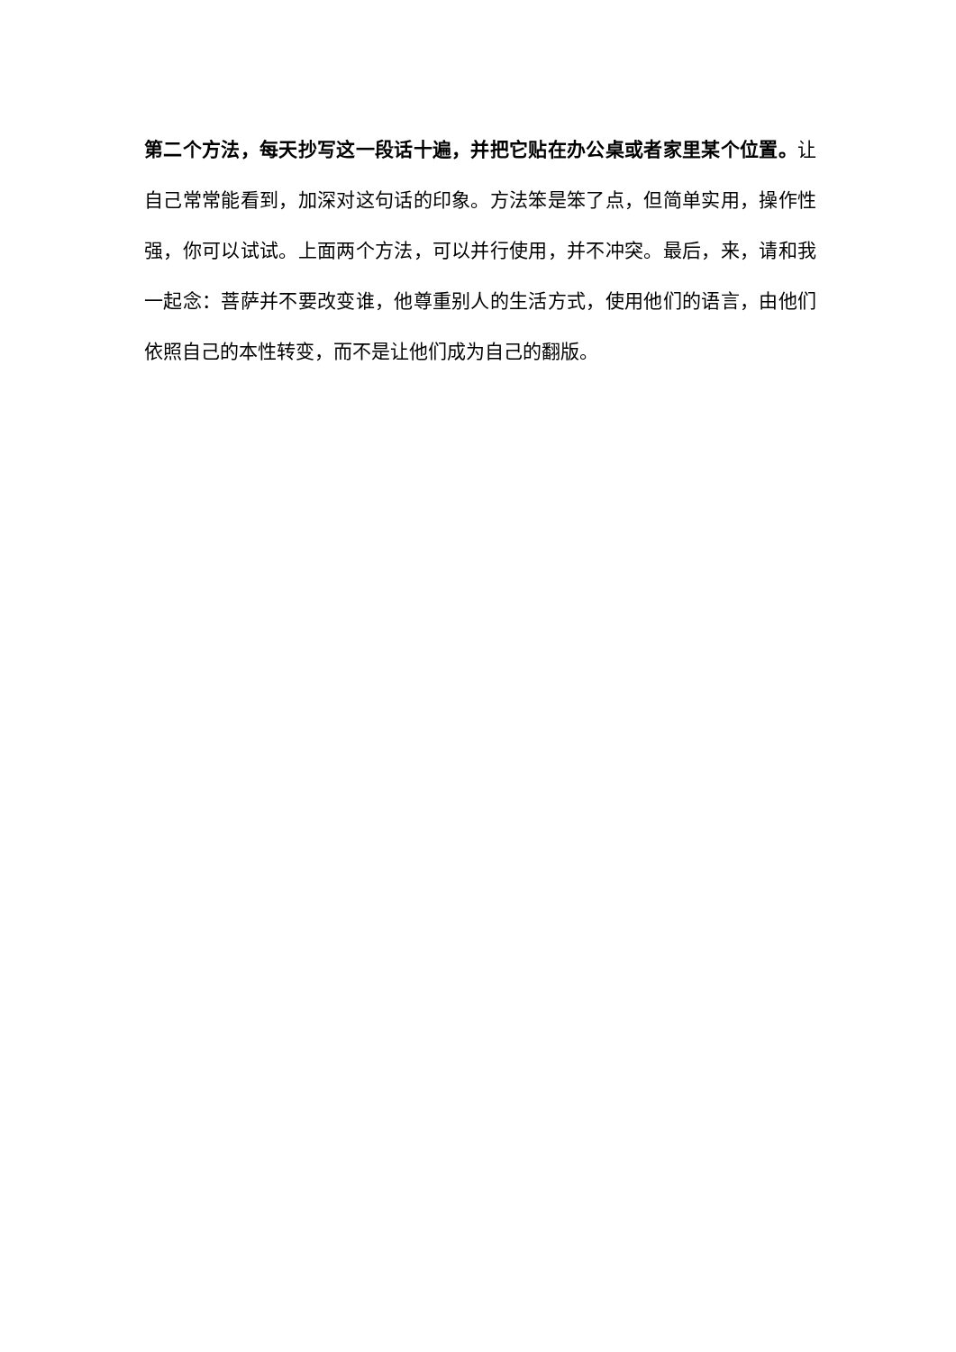第二个方法，每天抄写这一段话十遍，并把它贴在办公桌或者家里某个位置。让自己常常能看到，加深对这句话的印象。方法笨是笨了点，但简单实用，操作性强，你可以试试。上面两个方法，可以并行使用，并不冲突。最后，来，请和我一起念：菩萨并不要改变谁，他尊重别人的生活方式，使用他们的语言，由他们依照自己的本性转变，而不是让他们成为自己的翻版。